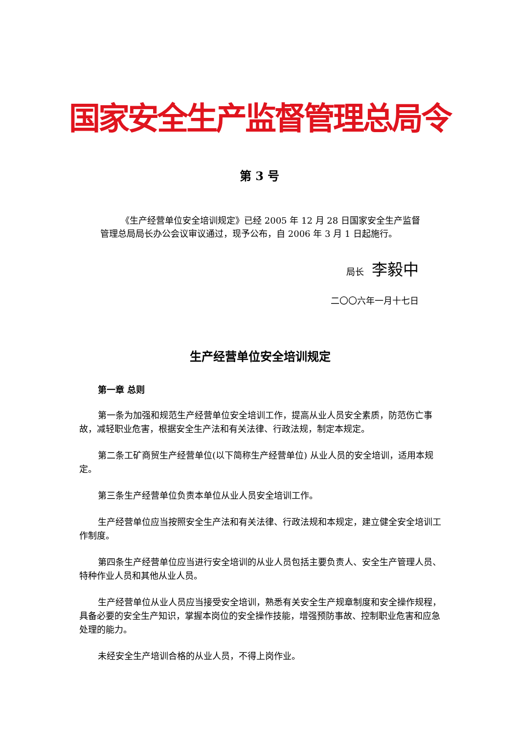国家安全生产监督管理总局令
第 3 号
《生产经营单位安全培训规定》已经 2005 年 12 月 28 日国家安全生产监督管理总局局长办公会议审议通过，现予公布，自 2006 年 3 月 1 日起施行。
局长 李毅中
二〇〇六年一月十七日
生产经营单位安全培训规定
第一章 总则
第一条为加强和规范生产经营单位安全培训工作，提高从业人员安全素质，防范伤亡事故，减轻职业危害，根据安全生产法和有关法律、行政法规，制定本规定。
第二条工矿商贸生产经营单位(以下简称生产经营单位) 从业人员的安全培训，适用本规定。
第三条生产经营单位负责本单位从业人员安全培训工作。
生产经营单位应当按照安全生产法和有关法律、行政法规和本规定，建立健全安全培训工作制度。
第四条生产经营单位应当进行安全培训的从业人员包括主要负责人、安全生产管理人员、特种作业人员和其他从业人员。
生产经营单位从业人员应当接受安全培训，熟悉有关安全生产规章制度和安全操作规程，具备必要的安全生产知识，掌握本岗位的安全操作技能，增强预防事故、控制职业危害和应急处理的能力。
未经安全生产培训合格的从业人员，不得上岗作业。